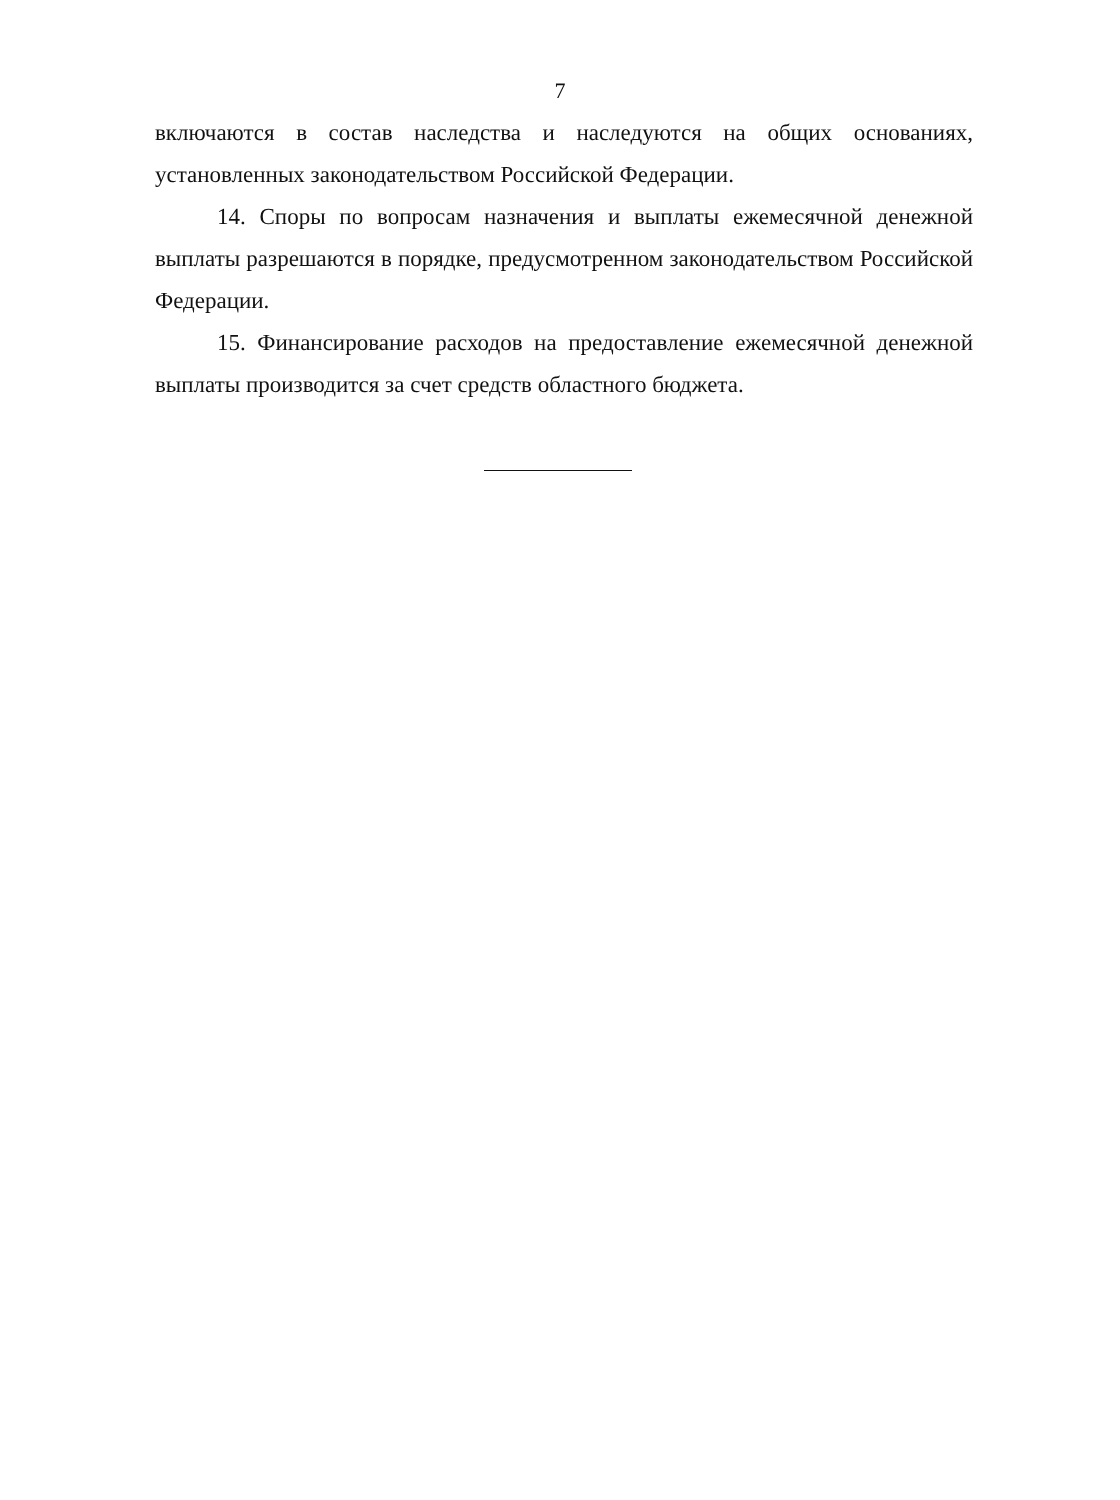7
включаются в состав наследства и наследуются на общих основаниях, установленных законодательством Российской Федерации.
14. Споры по вопросам назначения и выплаты ежемесячной денежной выплаты разрешаются в порядке, предусмотренном законодательством Российской Федерации.
15. Финансирование расходов на предоставление ежемесячной денежной выплаты производится за счет средств областного бюджета.